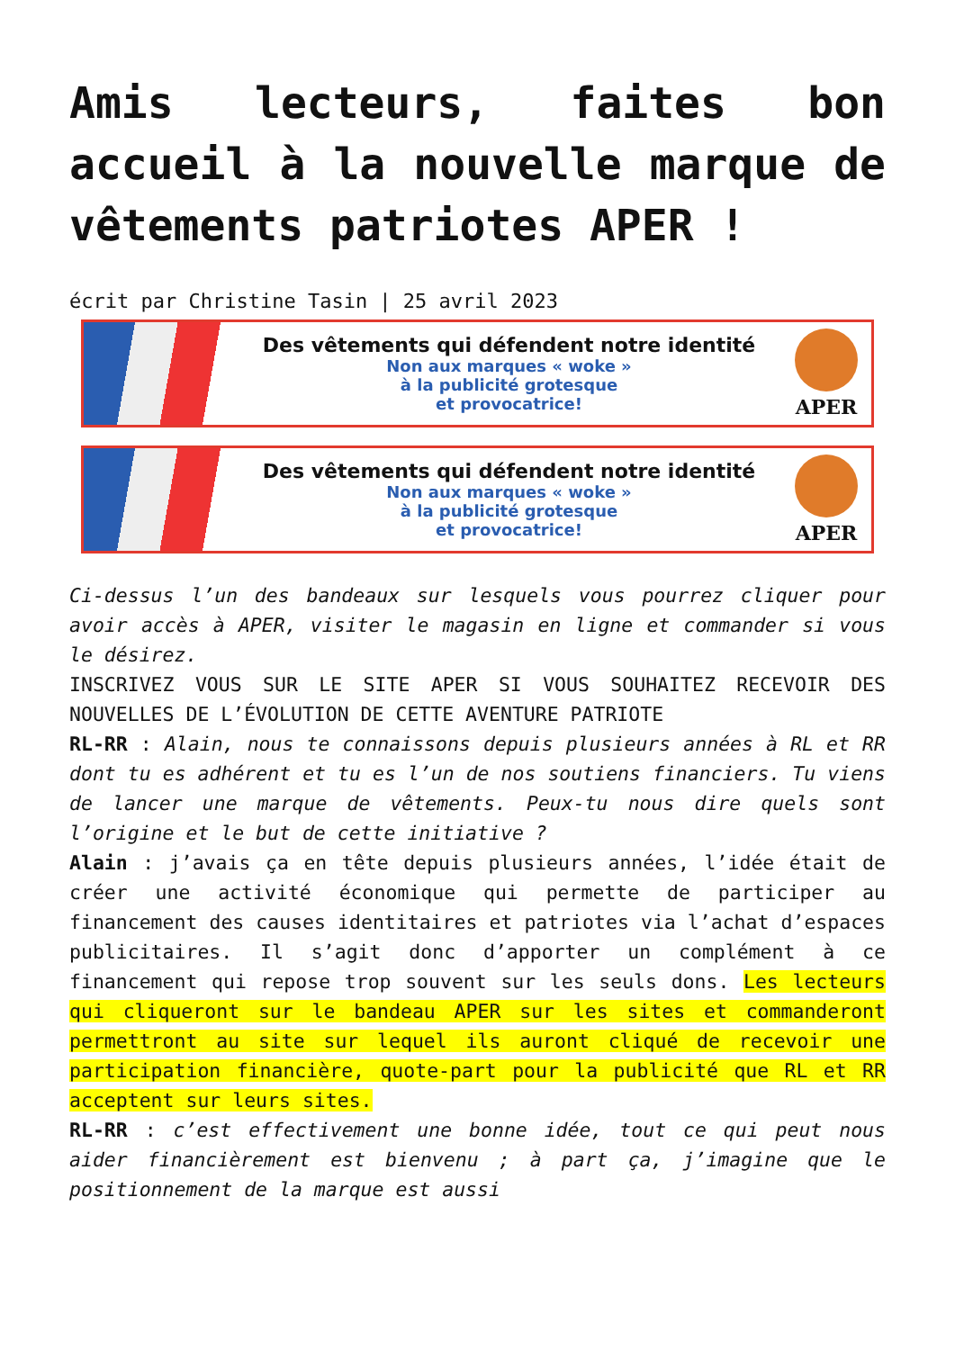Amis lecteurs, faites bon accueil à la nouvelle marque de vêtements patriotes APER !
écrit par Christine Tasin | 25 avril 2023
Des vêtements qui défendent notre identité
Non aux marques « woke »
à la publicité grotesque
et provocatrice!
APER
Des vêtements qui défendent notre identité
Non aux marques « woke »
à la publicité grotesque
et provocatrice!
APER
Ci-dessus l’un des bandeaux sur lesquels vous pourrez cliquer pour avoir accès à APER, visiter le magasin en ligne et commander si vous le désirez.
INSCRIVEZ VOUS SUR LE SITE APER SI VOUS SOUHAITEZ RECEVOIR DES NOUVELLES DE L’ÉVOLUTION DE CETTE AVENTURE PATRIOTE
RL-RR : Alain, nous te connaissons depuis plusieurs années à RL et RR dont tu es adhérent et tu es l’un de nos soutiens financiers. Tu viens de lancer une marque de vêtements. Peux-tu nous dire quels sont l’origine et le but de cette initiative ?
Alain : j’avais ça en tête depuis plusieurs années, l’idée était de créer une activité économique qui permette de participer au financement des causes identitaires et patriotes via l’achat d’espaces publicitaires. Il s’agit donc d’apporter un complément à ce financement qui repose trop souvent sur les seuls dons. Les lecteurs qui cliqueront sur le bandeau APER sur les sites et commanderont permettront au site sur lequel ils auront cliqué de recevoir une participation financière, quote-part pour la publicité que RL et RR acceptent sur leurs sites.
RL-RR : c’est effectivement une bonne idée, tout ce qui peut nous aider financièrement est bienvenu ; à part ça, j’imagine que le positionnement de la marque est aussi